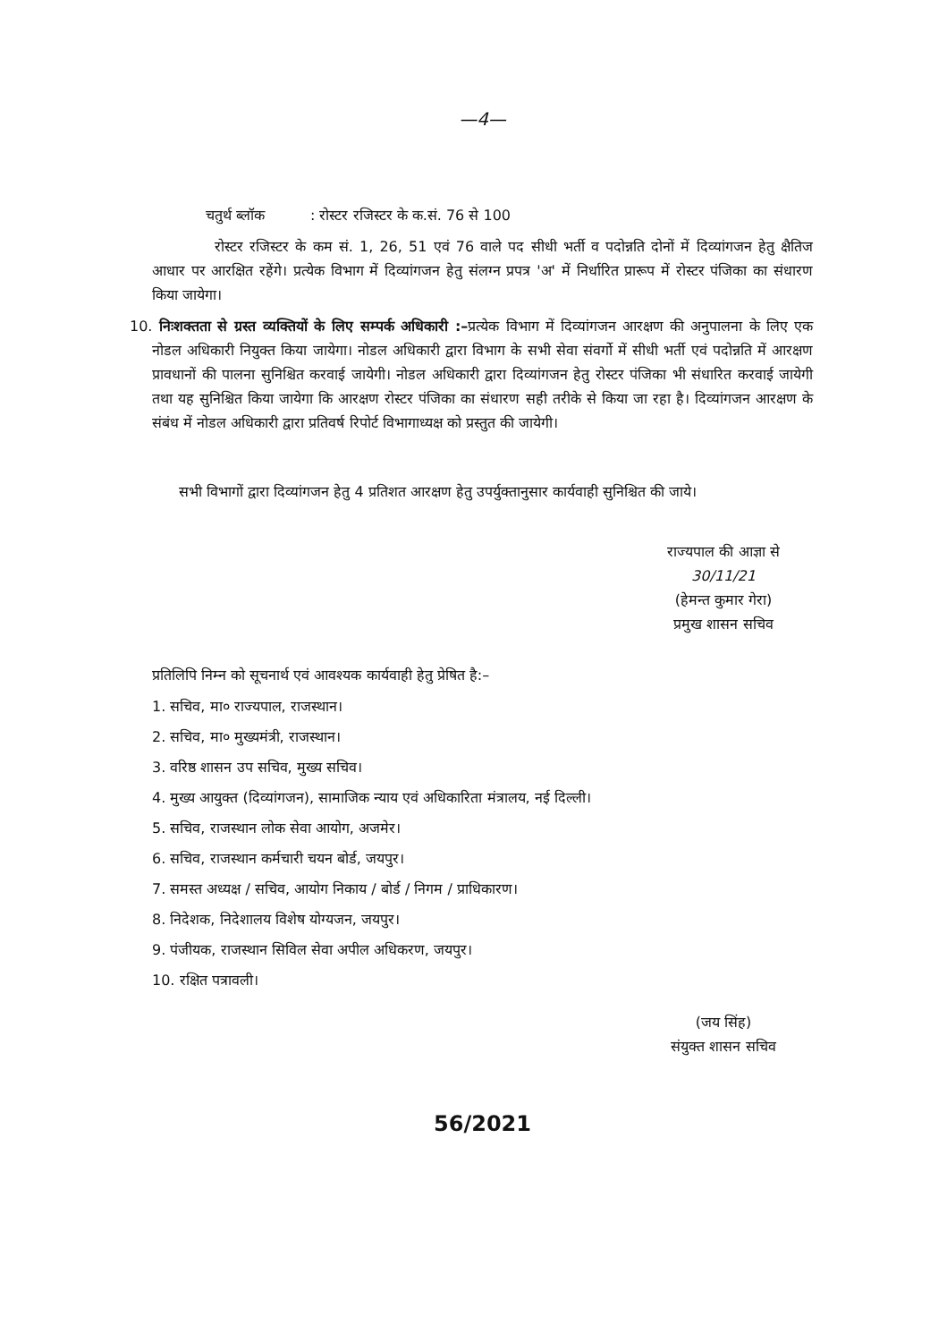—4—
चतुर्थ ब्लॉक : रोस्टर रजिस्टर के क.सं. 76 से 100
रोस्टर रजिस्टर के कम सं. 1, 26, 51 एवं 76 वाले पद सीधी भर्ती व पदोन्नति दोनों में दिव्यांगजन हेतु क्षैतिज आधार पर आरक्षित रहेंगे। प्रत्येक विभाग में दिव्यांगजन हेतु संलग्न प्रपत्र 'अ' में निर्धारित प्रारूप में रोस्टर पंजिका का संधारण किया जायेगा।
10. निःशक्तता से ग्रस्त व्यक्तियों के लिए सम्पर्क अधिकारी :–प्रत्येक विभाग में दिव्यांगजन आरक्षण की अनुपालना के लिए एक नोडल अधिकारी नियुक्त किया जायेगा। नोडल अधिकारी द्वारा विभाग के सभी सेवा संवर्गो में सीधी भर्ती एवं पदोन्नति में आरक्षण प्रावधानों की पालना सुनिश्चित करवाई जायेगी। नोडल अधिकारी द्वारा दिव्यांगजन हेतु रोस्टर पंजिका भी संधारित करवाई जायेगी तथा यह सुनिश्चित किया जायेगा कि आरक्षण रोस्टर पंजिका का संधारण सही तरीके से किया जा रहा है। दिव्यांगजन आरक्षण के संबंध में नोडल अधिकारी द्वारा प्रतिवर्ष रिपोर्ट विभागाध्यक्ष को प्रस्तुत की जायेगी।
सभी विभागों द्वारा दिव्यांगजन हेतु 4 प्रतिशत आरक्षण हेतु उपर्युक्तानुसार कार्यवाही सुनिश्चित की जाये।
राज्यपाल की आज्ञा से
30/11/21
(हेमन्त कुमार गेरा)
प्रमुख शासन सचिव
प्रतिलिपि निम्न को सूचनार्थ एवं आवश्यक कार्यवाही हेतु प्रेषित है:–
1. सचिव, मा० राज्यपाल, राजस्थान।
2. सचिव, मा० मुख्यमंत्री, राजस्थान।
3. वरिष्ठ शासन उप सचिव, मुख्य सचिव।
4. मुख्य आयुक्त (दिव्यांगजन), सामाजिक न्याय एवं अधिकारिता मंत्रालय, नई दिल्ली।
5. सचिव, राजस्थान लोक सेवा आयोग, अजमेर।
6. सचिव, राजस्थान कर्मचारी चयन बोर्ड, जयपुर।
7. समस्त अध्यक्ष / सचिव, आयोग निकाय / बोर्ड / निगम / प्राधिकारण।
8. निदेशक, निदेशालय विशेष योग्यजन, जयपुर।
9. पंजीयक, राजस्थान सिविल सेवा अपील अधिकरण, जयपुर।
10. रक्षित पत्रावली।
(जय सिंह)
संयुक्त शासन सचिव
56/2021